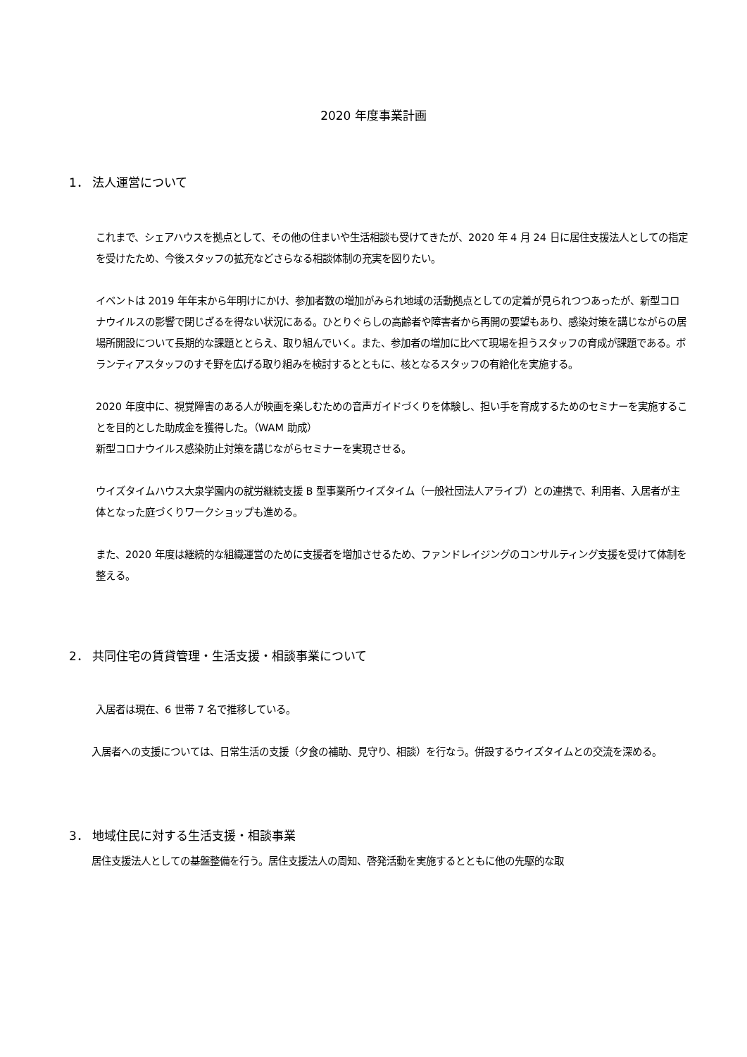2020 年度事業計画
1． 法人運営について
これまで、シェアハウスを拠点として、その他の住まいや生活相談も受けてきたが、2020 年 4 月 24 日に居住支援法人としての指定を受けたため、今後スタッフの拡充などさらなる相談体制の充実を図りたい。
イベントは 2019 年年末から年明けにかけ、参加者数の増加がみられ地域の活動拠点としての定着が見られつつあったが、新型コロナウイルスの影響で閉じざるを得ない状況にある。ひとりぐらしの高齢者や障害者から再開の要望もあり、感染対策を講じながらの居場所開設について長期的な課題ととらえ、取り組んでいく。また、参加者の増加に比べて現場を担うスタッフの育成が課題である。ボランティアスタッフのすそ野を広げる取り組みを検討するとともに、核となるスタッフの有給化を実施する。
2020 年度中に、視覚障害のある人が映画を楽しむための音声ガイドづくりを体験し、担い手を育成するためのセミナーを実施することを目的とした助成金を獲得した。（WAM 助成）
新型コロナウイルス感染防止対策を講じながらセミナーを実現させる。
ウイズタイムハウス大泉学園内の就労継続支援 B 型事業所ウイズタイム（一般社団法人アライブ）との連携で、利用者、入居者が主体となった庭づくりワークショップも進める。
また、2020 年度は継続的な組織運営のために支援者を増加させるため、ファンドレイジングのコンサルティング支援を受けて体制を整える。
2． 共同住宅の賃貸管理・生活支援・相談事業について
入居者は現在、6 世帯 7 名で推移している。
入居者への支援については、日常生活の支援（夕食の補助、見守り、相談）を行なう。併設するウイズタイムとの交流を深める。
3． 地域住民に対する生活支援・相談事業
居住支援法人としての基盤整備を行う。居住支援法人の周知、啓発活動を実施するとともに他の先駆的な取